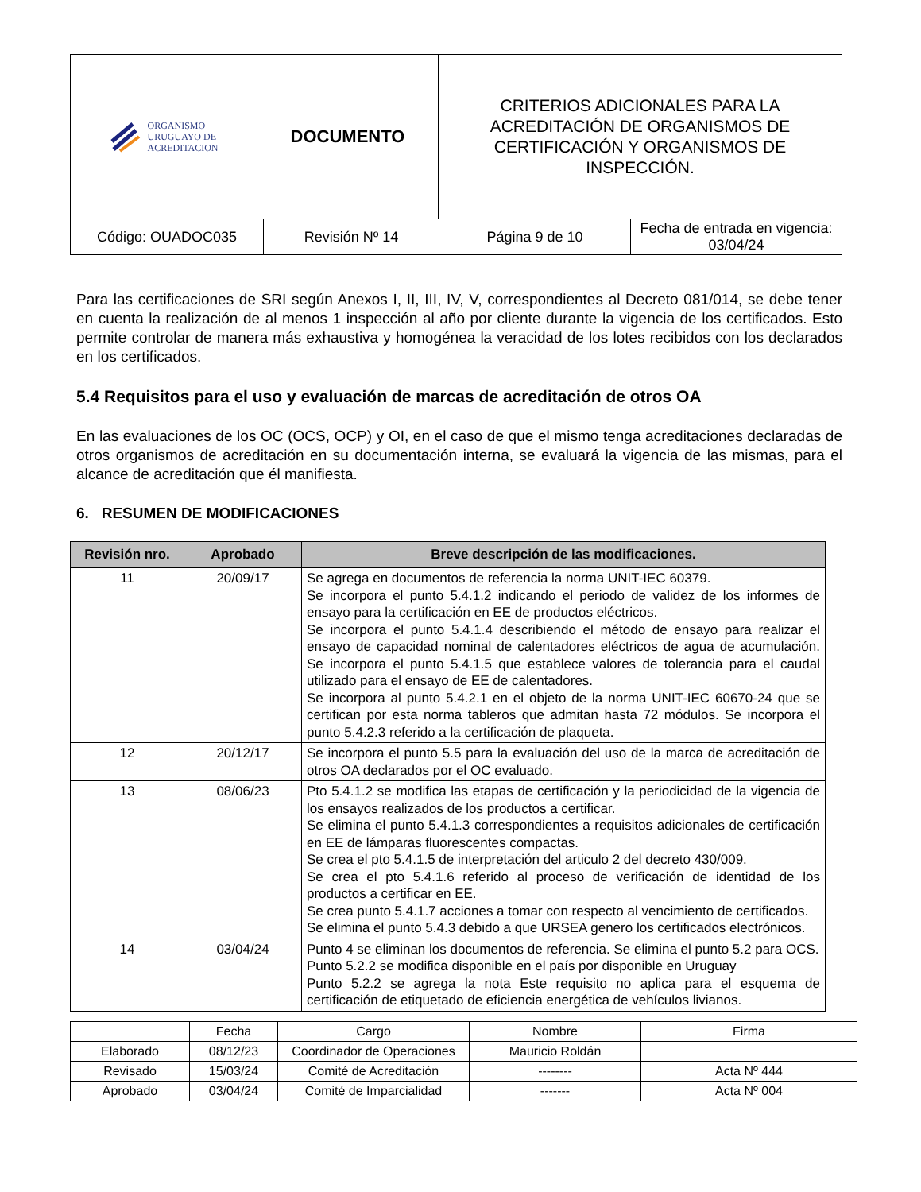| ORGANISMO URUGUAYO DE ACREDITACION | DOCUMENTO | CRITERIOS ADICIONALES PARA LA ACREDITACIÓN DE ORGANISMOS DE CERTIFICACIÓN Y ORGANISMOS DE INSPECCIÓN. |
| Código: OUADOC035 | Revisión Nº 14 | Página 9 de 10 | Fecha de entrada en vigencia: 03/04/24 |
Para las certificaciones de SRI según Anexos I, II, III, IV, V, correspondientes al Decreto 081/014, se debe tener en cuenta la realización de al menos 1 inspección al año por cliente durante la vigencia de los certificados. Esto permite controlar de manera más exhaustiva y homogénea la veracidad de los lotes recibidos con los declarados en los certificados.
5.4 Requisitos para el uso y evaluación de marcas de acreditación de otros OA
En las evaluaciones de los OC (OCS, OCP) y OI, en el caso de que el mismo tenga acreditaciones declaradas de otros organismos de acreditación en su documentación interna, se evaluará la vigencia de las mismas, para el alcance de acreditación que él manifiesta.
6. RESUMEN DE MODIFICACIONES
| Revisión nro. | Aprobado | Breve descripción de las modificaciones. |
| --- | --- | --- |
| 11 | 20/09/17 | Se agrega en documentos de referencia la norma UNIT-IEC 60379. Se incorpora el punto 5.4.1.2 indicando el periodo de validez de los informes de ensayo para la certificación en EE de productos eléctricos. Se incorpora el punto 5.4.1.4 describiendo el método de ensayo para realizar el ensayo de capacidad nominal de calentadores eléctricos de agua de acumulación. Se incorpora el punto 5.4.1.5 que establece valores de tolerancia para el caudal utilizado para el ensayo de EE de calentadores. Se incorpora al punto 5.4.2.1 en el objeto de la norma UNIT-IEC 60670-24 que se certifican por esta norma tableros que admitan hasta 72 módulos. Se incorpora el punto 5.4.2.3 referido a la certificación de plaqueta. |
| 12 | 20/12/17 | Se incorpora el punto 5.5 para la evaluación del uso de la marca de acreditación de otros OA declarados por el OC evaluado. |
| 13 | 08/06/23 | Pto 5.4.1.2 se modifica las etapas de certificación y la periodicidad de la vigencia de los ensayos realizados de los productos a certificar. Se elimina el punto 5.4.1.3 correspondientes a requisitos adicionales de certificación en EE de lámparas fluorescentes compactas. Se crea el pto 5.4.1.5 de interpretación del articulo 2 del decreto 430/009. Se crea el pto 5.4.1.6 referido al proceso de verificación de identidad de los productos a certificar en EE. Se crea punto 5.4.1.7 acciones a tomar con respecto al vencimiento de certificados. Se elimina el punto 5.4.3 debido a que URSEA genero los certificados electrónicos. |
| 14 | 03/04/24 | Punto 4 se eliminan los documentos de referencia. Se elimina el punto 5.2 para OCS. Punto 5.2.2 se modifica disponible en el país por disponible en Uruguay Punto 5.2.2 se agrega la nota Este requisito no aplica para el esquema de certificación de etiquetado de eficiencia energética de vehículos livianos. |
| | Fecha | Cargo | Nombre | Firma |
| Elaborado | 08/12/23 | Coordinador de Operaciones | Mauricio Roldán | |
| Revisado | 15/03/24 | Comité de Acreditación | -------- | Acta Nº 444 |
| Aprobado | 03/04/24 | Comité de Imparcialidad | ------- | Acta Nº 004 |